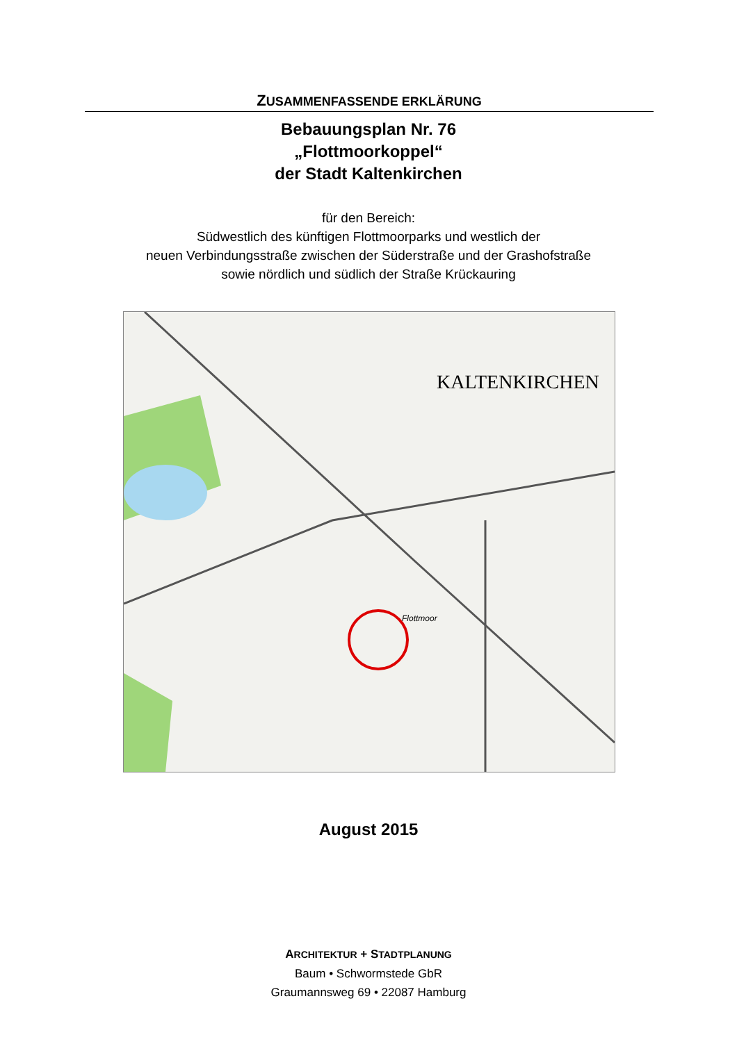ZUSAMMENFASSENDE ERKLÄRUNG
Bebauungsplan Nr. 76
„Flottmoorkoppel“
der Stadt Kaltenkirchen
für den Bereich:
Südwestlich des künftigen Flottmoorparks und westlich der
neuen Verbindungsstraße zwischen der Süderstraße und der Grashofstraße
sowie nördlich und südlich der Straße Krückauring
KALTENKIRCHEN
Flottmoor
August 2015
ARCHITEKTUR + STADTPLANUNG
Baum • Schwormstede GbR
Graumannsweg 69 • 22087 Hamburg